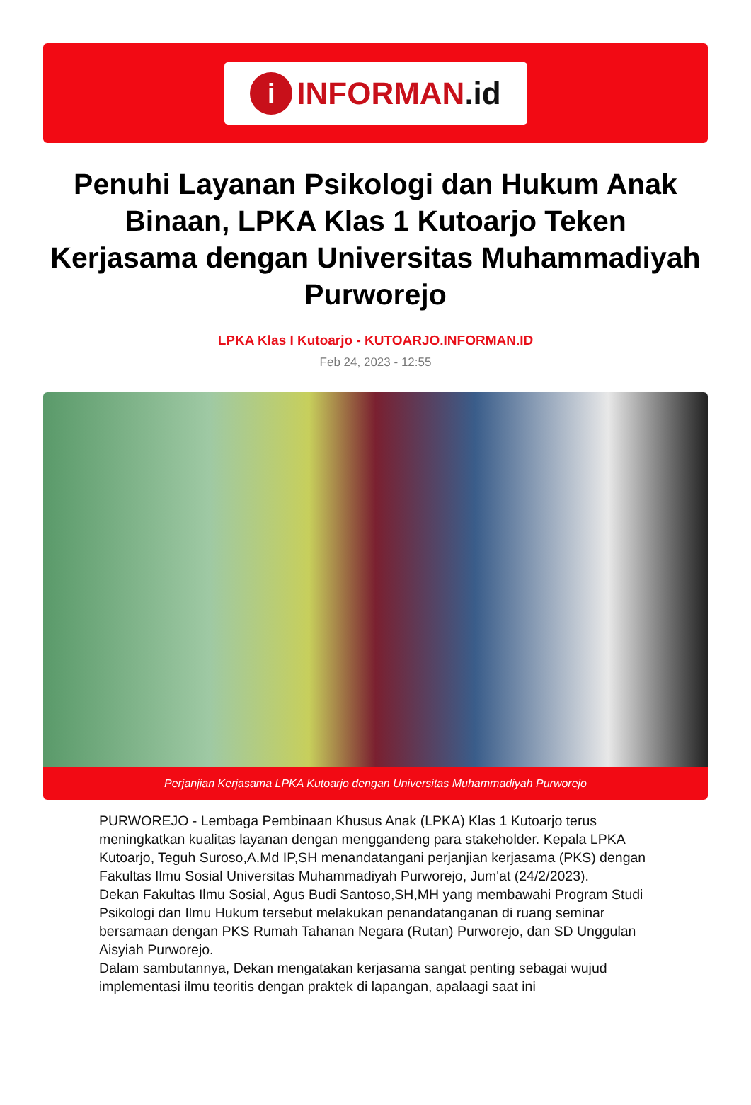i
INFORMAN.id
Penuhi Layanan Psikologi dan Hukum Anak Binaan, LPKA Klas 1 Kutoarjo Teken Kerjasama dengan Universitas Muhammadiyah Purworejo
LPKA Klas I Kutoarjo - KUTOARJO.INFORMAN.ID
Feb 24, 2023 - 12:55
Perjanjian Kerjasama LPKA Kutoarjo dengan Universitas Muhammadiyah Purworejo
PURWOREJO - Lembaga Pembinaan Khusus Anak (LPKA) Klas 1 Kutoarjo terus meningkatkan kualitas layanan dengan menggandeng para stakeholder. Kepala LPKA Kutoarjo, Teguh Suroso,A.Md IP,SH menandatangani perjanjian kerjasama (PKS) dengan Fakultas Ilmu Sosial Universitas Muhammadiyah Purworejo, Jum'at (24/2/2023).
Dekan Fakultas Ilmu Sosial, Agus Budi Santoso,SH,MH yang membawahi Program Studi Psikologi dan Ilmu Hukum tersebut melakukan penandatanganan di ruang seminar bersamaan dengan PKS Rumah Tahanan Negara (Rutan) Purworejo, dan SD Unggulan Aisyiah Purworejo.
Dalam sambutannya, Dekan mengatakan kerjasama sangat penting sebagai wujud implementasi ilmu teoritis dengan praktek di lapangan, apalaagi saat ini